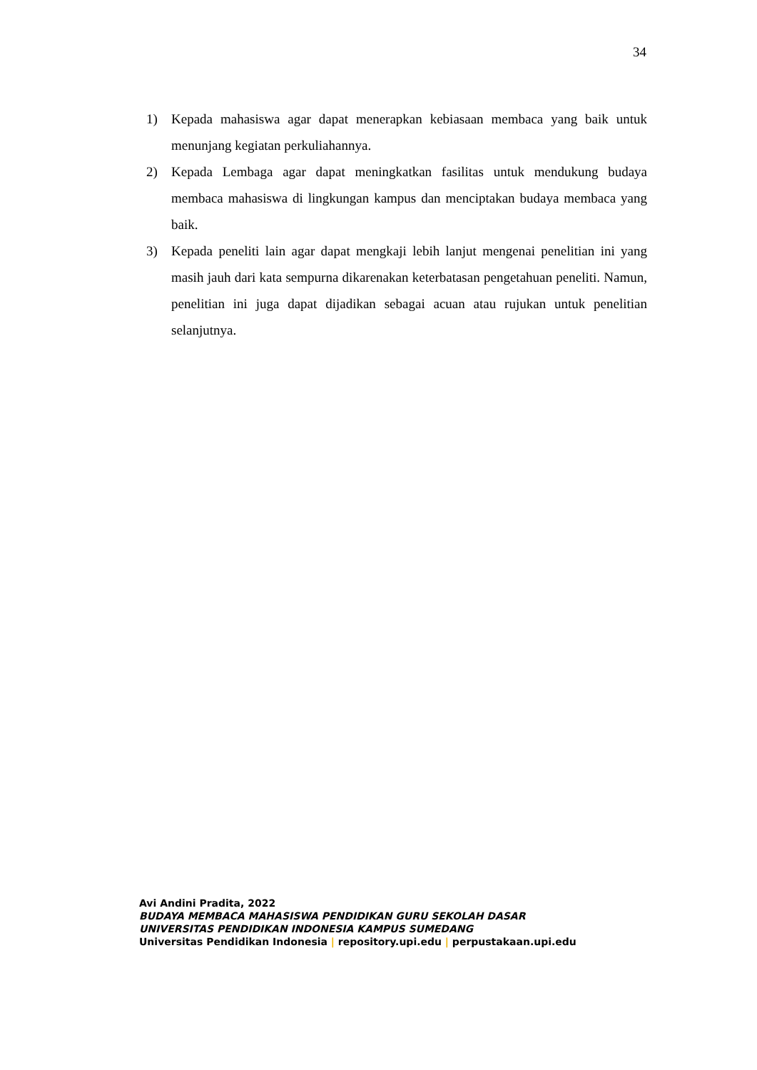34
1) Kepada mahasiswa agar dapat menerapkan kebiasaan membaca yang baik untuk menunjang kegiatan perkuliahannya.
2) Kepada Lembaga agar dapat meningkatkan fasilitas untuk mendukung budaya membaca mahasiswa di lingkungan kampus dan menciptakan budaya membaca yang baik.
3) Kepada peneliti lain agar dapat mengkaji lebih lanjut mengenai penelitian ini yang masih jauh dari kata sempurna dikarenakan keterbatasan pengetahuan peneliti. Namun, penelitian ini juga dapat dijadikan sebagai acuan atau rujukan untuk penelitian selanjutnya.
Avi Andini Pradita, 2022
BUDAYA MEMBACA MAHASISWA PENDIDIKAN GURU SEKOLAH DASAR
UNIVERSITAS PENDIDIKAN INDONESIA KAMPUS SUMEDANG
Universitas Pendidikan Indonesia | repository.upi.edu | perpustakaan.upi.edu